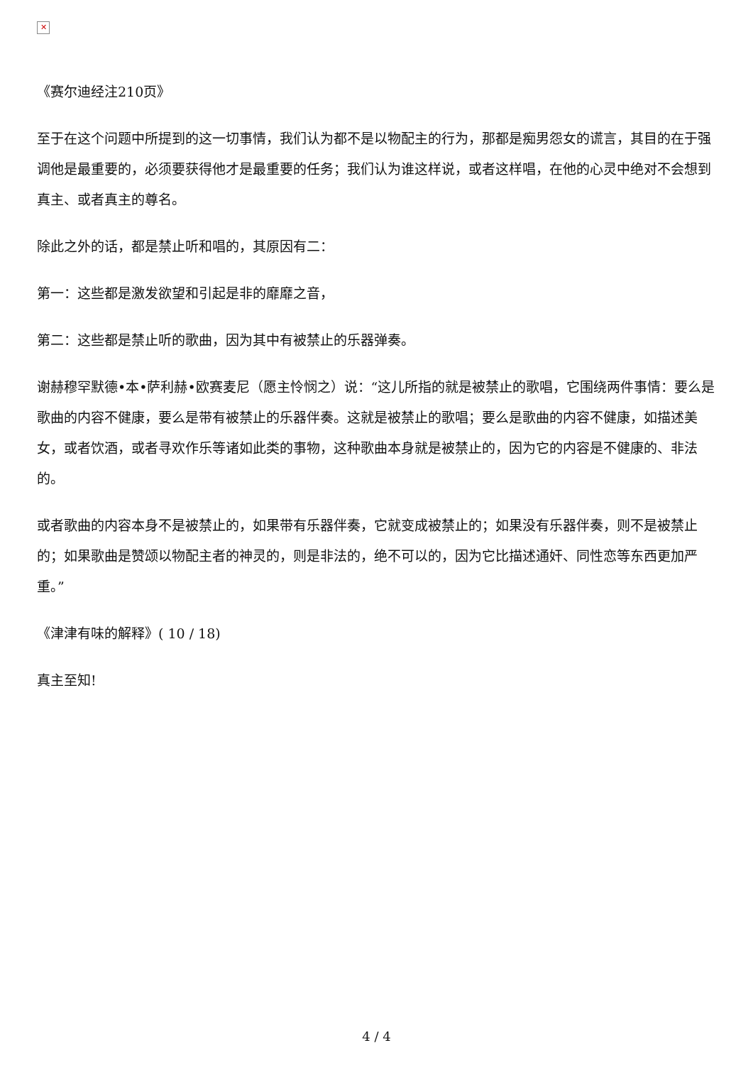✕
《赛尔迪经注210页》
至于在这个问题中所提到的这一切事情，我们认为都不是以物配主的行为，那都是痴男怨女的谎言，其目的在于强调他是最重要的，必须要获得他才是最重要的任务；我们认为谁这样说，或者这样唱，在他的心灵中绝对不会想到真主、或者真主的尊名。
除此之外的话，都是禁止听和唱的，其原因有二：
第一：这些都是激发欲望和引起是非的靡靡之音，
第二：这些都是禁止听的歌曲，因为其中有被禁止的乐器弹奏。
谢赫穆罕默德•本•萨利赫•欧赛麦尼（愿主怜悯之）说：“这儿所指的就是被禁止的歌唱，它围绕两件事情：要么是歌曲的内容不健康，要么是带有被禁止的乐器伴奏。这就是被禁止的歌唱；要么是歌曲的内容不健康，如描述美女，或者饮酒，或者寻欢作乐等诸如此类的事物，这种歌曲本身就是被禁止的，因为它的内容是不健康的、非法的。
或者歌曲的内容本身不是被禁止的，如果带有乐器伴奏，它就变成被禁止的；如果没有乐器伴奏，则不是被禁止的；如果歌曲是赞颂以物配主者的神灵的，则是非法的，绝不可以的，因为它比描述通奸、同性恋等东西更加严重。”
《津津有味的解释》( 10 / 18)
真主至知!
4 / 4